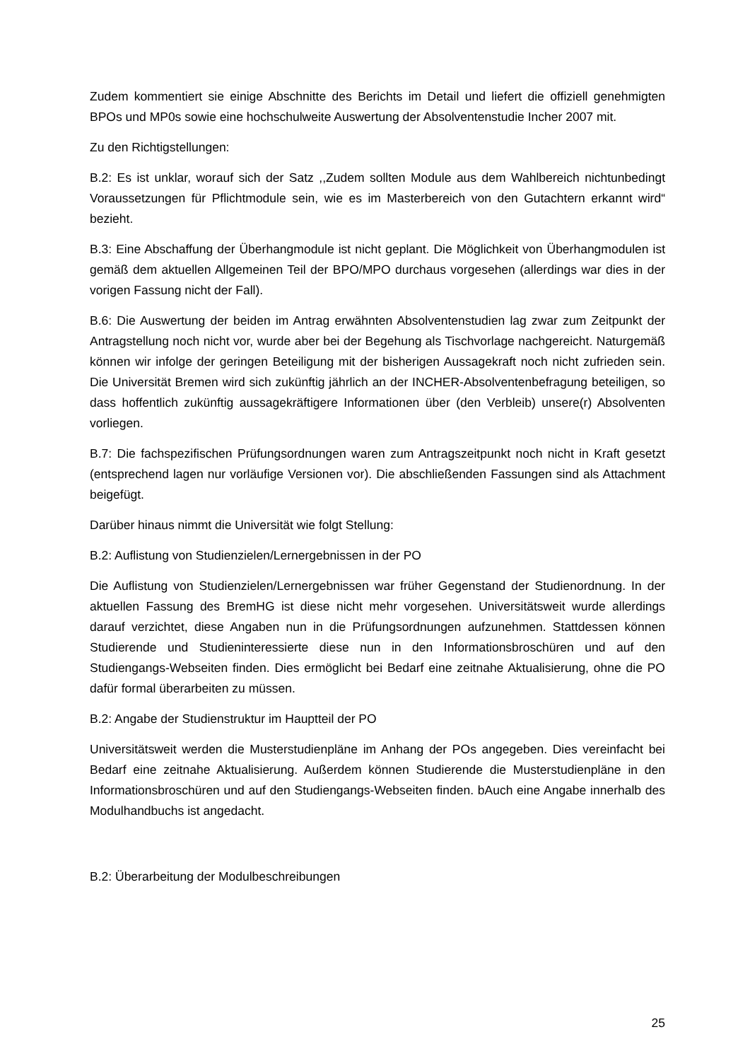Zudem kommentiert sie einige Abschnitte des Berichts im Detail und liefert die offiziell genehmigten BPOs und MP0s sowie eine hochschulweite Auswertung der Absolventenstudie Incher 2007 mit.
Zu den Richtigstellungen:
B.2: Es ist unklar, worauf sich der Satz ,,Zudem sollten Module aus dem Wahlbereich nichtunbedingt Voraussetzungen für Pflichtmodule sein, wie es im Masterbereich von den Gutachtern erkannt wird“ bezieht.
B.3: Eine Abschaffung der Überhangmodule ist nicht geplant. Die Möglichkeit von Überhangmodulen ist gemäß dem aktuellen Allgemeinen Teil der BPO/MPO durchaus vorgesehen (allerdings war dies in der vorigen Fassung nicht der Fall).
B.6: Die Auswertung der beiden im Antrag erwähnten Absolventenstudien lag zwar zum Zeitpunkt der Antragstellung noch nicht vor, wurde aber bei der Begehung als Tischvorlage nachgereicht. Naturgemäß können wir infolge der geringen Beteiligung mit der bisherigen Aussagekraft noch nicht zufrieden sein. Die Universität Bremen wird sich zukünftig jährlich an der INCHER-Absolventenbefragung beteiligen, so dass hoffentlich zukünftig aussagekräftigere Informationen über (den Verbleib) unsere(r) Absolventen vorliegen.
B.7: Die fachspezifischen Prüfungsordnungen waren zum Antragszeitpunkt noch nicht in Kraft gesetzt (entsprechend lagen nur vorläufige Versionen vor). Die abschließenden Fassungen sind als Attachment beigefügt.
Darüber hinaus nimmt die Universität wie folgt Stellung:
B.2: Auflistung von Studienzielen/Lernergebnissen in der PO
Die Auflistung von Studienzielen/Lernergebnissen war früher Gegenstand der Studienordnung. In der aktuellen Fassung des BremHG ist diese nicht mehr vorgesehen. Universitätsweit wurde allerdings darauf verzichtet, diese Angaben nun in die Prüfungsordnungen aufzunehmen. Stattdessen können Studierende und Studieninteressierte diese nun in den Informationsbroschüren und auf den Studiengangs-Webseiten finden. Dies ermöglicht bei Bedarf eine zeitnahe Aktualisierung, ohne die PO dafür formal überarbeiten zu müssen.
B.2: Angabe der Studienstruktur im Hauptteil der PO
Universitätsweit werden die Musterstudienpläne im Anhang der POs angegeben. Dies vereinfacht bei Bedarf eine zeitnahe Aktualisierung. Außerdem können Studierende die Musterstudienpläne in den Informationsbroschüren und auf den Studiengangs-Webseiten finden. bAuch eine Angabe innerhalb des Modulhandbuchs ist angedacht.
B.2: Überarbeitung der Modulbeschreibungen
25